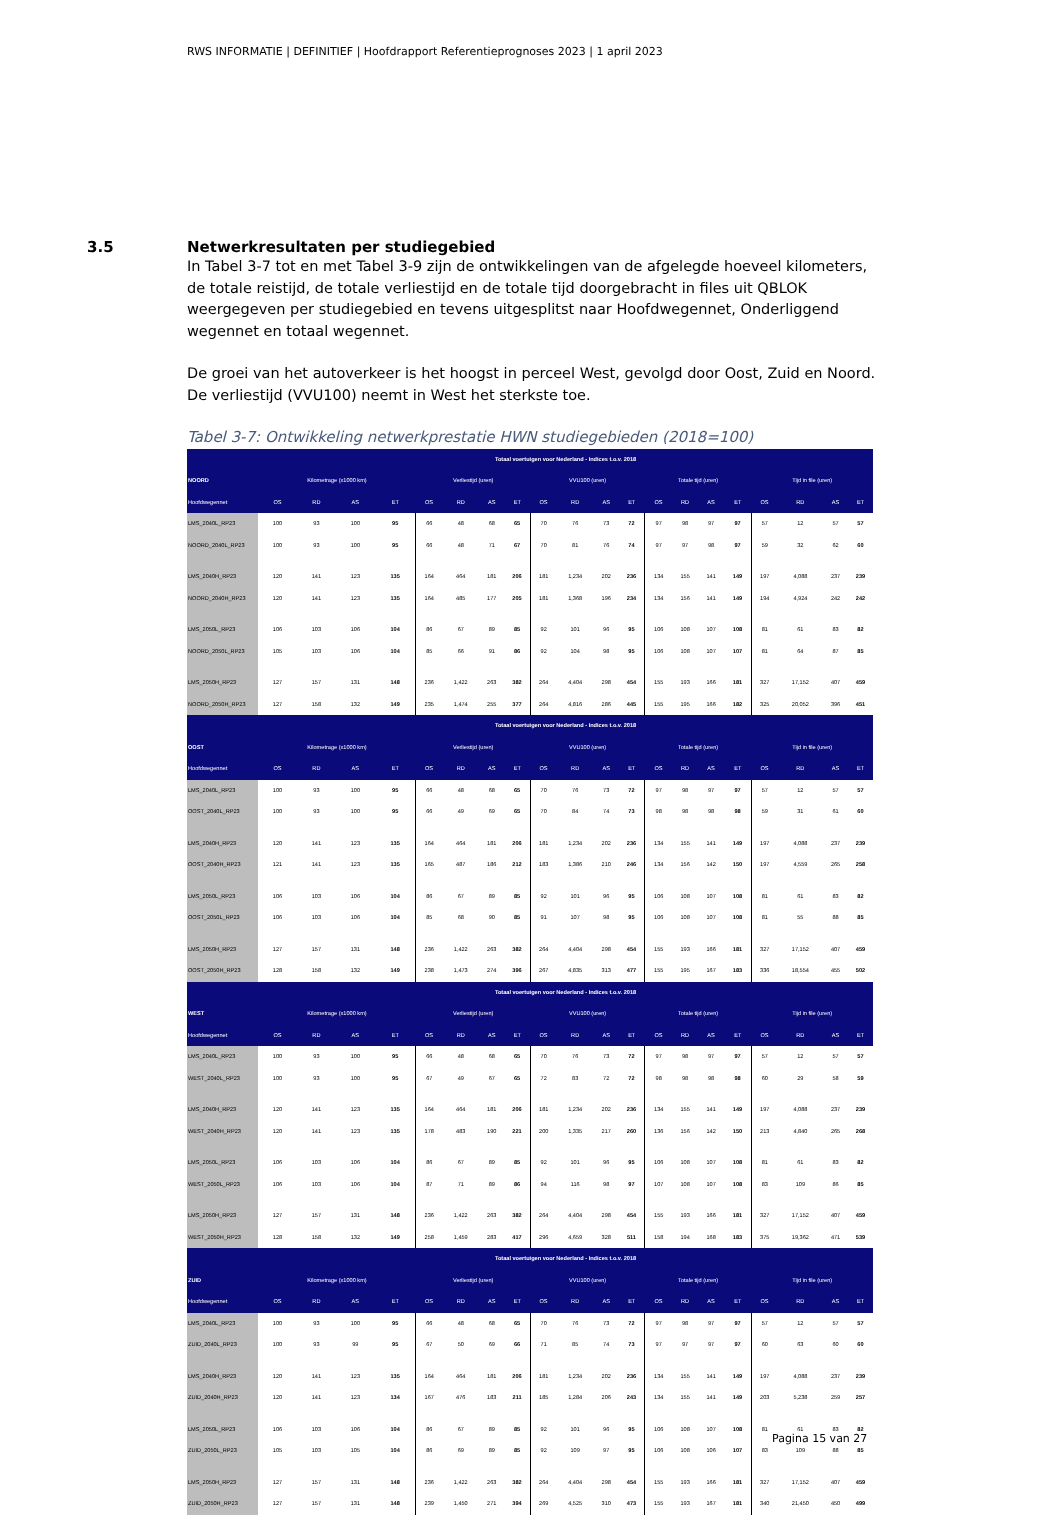RWS INFORMATIE | DEFINITIEF | Hoofdrapport Referentieprognoses 2023 | 1 april 2023
3.5 Netwerkresultaten per studiegebied
In Tabel 3-7 tot en met Tabel 3-9 zijn de ontwikkelingen van de afgelegde hoeveel kilometers, de totale reistijd, de totale verliestijd en de totale tijd doorgebracht in files uit QBLOK weergegeven per studiegebied en tevens uitgesplitst naar Hoofdwegennet, Onderliggend wegennet en totaal wegennet.
De groei van het autoverkeer is het hoogst in perceel West, gevolgd door Oost, Zuid en Noord. De verliestijd (VVU100) neemt in West het sterkste toe.
Tabel 3-7: Ontwikkeling netwerkprestatie HWN studiegebieden (2018=100)
| | Totaal voertuigen voor Nederland - Indices t.o.v. 2018 | | | | | | | | | | | | | | | | | | | |
| --- | --- | --- | --- | --- | --- | --- | --- | --- | --- | --- | --- | --- | --- | --- | --- | --- | --- | --- | --- | --- |
| NOORD | Kilometrage (x1000 km) | | | | Verliestijd (uren) | | | | VVU100 (uren) | | | | Totale tijd (uren) | | | | Tijd in file (uren) | | | |
| Hoofdwegennet | OS | RD | AS | ET | OS | RD | AS | ET | OS | RD | AS | ET | OS | RD | AS | ET | OS | RD | AS | ET |
| LMS_2040L_RP23 | 100 | 93 | 100 | 95 | 66 | 48 | 68 | 65 | 70 | 76 | 73 | 72 | 97 | 98 | 97 | 97 | 57 | 12 | 57 | 57 |
| NOORD_2040L_RP23 | 100 | 93 | 100 | 95 | 66 | 48 | 71 | 67 | 70 | 81 | 76 | 74 | 97 | 97 | 98 | 97 | 59 | 32 | 62 | 60 |
| LMS_2040H_RP23 | 120 | 141 | 123 | 135 | 164 | 464 | 181 | 206 | 181 | 1,234 | 202 | 236 | 134 | 155 | 141 | 149 | 197 | 4,088 | 237 | 239 |
| NOORD_2040H_RP23 | 120 | 141 | 123 | 135 | 164 | 485 | 177 | 205 | 181 | 1,368 | 196 | 234 | 134 | 156 | 141 | 149 | 194 | 4,924 | 242 | 242 |
| LMS_2050L_RP23 | 106 | 103 | 106 | 104 | 86 | 67 | 89 | 85 | 92 | 101 | 96 | 95 | 106 | 108 | 107 | 108 | 81 | 61 | 83 | 82 |
| NOORD_2050L_RP23 | 105 | 103 | 106 | 104 | 85 | 66 | 91 | 86 | 92 | 104 | 98 | 95 | 106 | 108 | 107 | 107 | 81 | 64 | 87 | 85 |
| LMS_2050H_RP23 | 127 | 157 | 131 | 148 | 236 | 1,422 | 263 | 382 | 264 | 4,404 | 298 | 454 | 155 | 193 | 166 | 181 | 327 | 17,152 | 407 | 459 |
| NOORD_2050H_RP23 | 127 | 158 | 132 | 149 | 235 | 1,474 | 255 | 377 | 264 | 4,816 | 286 | 445 | 155 | 195 | 166 | 182 | 325 | 20,052 | 396 | 451 |
| | Totaal voertuigen voor Nederland - Indices t.o.v. 2018 | | | | | | | | | | | | | | | | | | | |
| OOST | Kilometrage (x1000 km) | | | | Verliestijd (uren) | | | | VVU100 (uren) | | | | Totale tijd (uren) | | | | Tijd in file (uren) | | | |
| Hoofdwegennet | OS | RD | AS | ET | OS | RD | AS | ET | OS | RD | AS | ET | OS | RD | AS | ET | OS | RD | AS | ET |
| LMS_2040L_RP23 | 100 | 93 | 100 | 95 | 66 | 48 | 68 | 65 | 70 | 76 | 73 | 72 | 97 | 98 | 97 | 97 | 57 | 12 | 57 | 57 |
| OOST_2040L_RP23 | 100 | 93 | 100 | 95 | 66 | 49 | 69 | 65 | 70 | 84 | 74 | 73 | 98 | 98 | 98 | 98 | 59 | 31 | 61 | 60 |
| LMS_2040H_RP23 | 120 | 141 | 123 | 135 | 164 | 464 | 181 | 206 | 181 | 1,234 | 202 | 236 | 134 | 155 | 141 | 149 | 197 | 4,088 | 237 | 239 |
| OOST_2040H_RP23 | 121 | 141 | 123 | 135 | 165 | 487 | 186 | 212 | 183 | 1,386 | 210 | 246 | 134 | 156 | 142 | 150 | 197 | 4,559 | 265 | 258 |
| LMS_2050L_RP23 | 106 | 103 | 106 | 104 | 86 | 67 | 89 | 85 | 92 | 101 | 96 | 95 | 106 | 108 | 107 | 108 | 81 | 61 | 83 | 82 |
| OOST_2050L_RP23 | 106 | 103 | 106 | 104 | 85 | 68 | 90 | 85 | 91 | 107 | 98 | 95 | 106 | 108 | 107 | 108 | 81 | 55 | 88 | 85 |
| LMS_2050H_RP23 | 127 | 157 | 131 | 148 | 236 | 1,422 | 263 | 382 | 264 | 4,404 | 298 | 454 | 155 | 193 | 166 | 181 | 327 | 17,152 | 407 | 459 |
| OOST_2050H_RP23 | 128 | 158 | 132 | 149 | 238 | 1,473 | 274 | 396 | 267 | 4,835 | 313 | 477 | 155 | 195 | 167 | 183 | 336 | 18,554 | 455 | 502 |
| | Totaal voertuigen voor Nederland - Indices t.o.v. 2018 | | | | | | | | | | | | | | | | | | | |
| WEST | Kilometrage (x1000 km) | | | | Verliestijd (uren) | | | | VVU100 (uren) | | | | Totale tijd (uren) | | | | Tijd in file (uren) | | | |
| Hoofdwegennet | OS | RD | AS | ET | OS | RD | AS | ET | OS | RD | AS | ET | OS | RD | AS | ET | OS | RD | AS | ET |
| LMS_2040L_RP23 | 100 | 93 | 100 | 95 | 66 | 48 | 68 | 65 | 70 | 76 | 73 | 72 | 97 | 98 | 97 | 97 | 57 | 12 | 57 | 57 |
| WEST_2040L_RP23 | 100 | 93 | 100 | 95 | 67 | 49 | 67 | 65 | 72 | 83 | 72 | 72 | 98 | 98 | 98 | 98 | 60 | 29 | 58 | 59 |
| LMS_2040H_RP23 | 120 | 141 | 123 | 135 | 164 | 464 | 181 | 206 | 181 | 1,234 | 202 | 236 | 134 | 155 | 141 | 149 | 197 | 4,088 | 237 | 239 |
| WEST_2040H_RP23 | 120 | 141 | 123 | 135 | 178 | 483 | 190 | 221 | 200 | 1,335 | 217 | 260 | 136 | 156 | 142 | 150 | 213 | 4,840 | 265 | 268 |
| LMS_2050L_RP23 | 106 | 103 | 106 | 104 | 86 | 67 | 89 | 85 | 92 | 101 | 96 | 95 | 106 | 108 | 107 | 108 | 81 | 61 | 83 | 82 |
| WEST_2050L_RP23 | 106 | 103 | 106 | 104 | 87 | 71 | 89 | 86 | 94 | 116 | 98 | 97 | 107 | 108 | 107 | 108 | 83 | 109 | 86 | 85 |
| LMS_2050H_RP23 | 127 | 157 | 131 | 148 | 236 | 1,422 | 263 | 382 | 264 | 4,404 | 298 | 454 | 155 | 193 | 166 | 181 | 327 | 17,152 | 407 | 459 |
| WEST_2050H_RP23 | 128 | 158 | 132 | 149 | 258 | 1,459 | 283 | 417 | 296 | 4,659 | 328 | 511 | 158 | 194 | 168 | 183 | 375 | 19,362 | 471 | 539 |
| | Totaal voertuigen voor Nederland - Indices t.o.v. 2018 | | | | | | | | | | | | | | | | | | | |
| ZUID | Kilometrage (x1000 km) | | | | Verliestijd (uren) | | | | VVU100 (uren) | | | | Totale tijd (uren) | | | | Tijd in file (uren) | | | |
| Hoofdwegennet | OS | RD | AS | ET | OS | RD | AS | ET | OS | RD | AS | ET | OS | RD | AS | ET | OS | RD | AS | ET |
| LMS_2040L_RP23 | 100 | 93 | 100 | 95 | 66 | 48 | 68 | 65 | 70 | 76 | 73 | 72 | 97 | 98 | 97 | 97 | 57 | 12 | 57 | 57 |
| ZUID_2040L_RP23 | 100 | 93 | 99 | 95 | 67 | 50 | 69 | 66 | 71 | 85 | 74 | 73 | 97 | 97 | 97 | 97 | 60 | 63 | 60 | 60 |
| LMS_2040H_RP23 | 120 | 141 | 123 | 135 | 164 | 464 | 181 | 206 | 181 | 1,234 | 202 | 236 | 134 | 155 | 141 | 149 | 197 | 4,088 | 237 | 239 |
| ZUID_2040H_RP23 | 120 | 141 | 123 | 134 | 167 | 476 | 183 | 211 | 185 | 1,284 | 206 | 243 | 134 | 155 | 141 | 149 | 203 | 5,238 | 259 | 257 |
| LMS_2050L_RP23 | 106 | 103 | 106 | 104 | 86 | 67 | 89 | 85 | 92 | 101 | 96 | 95 | 106 | 108 | 107 | 108 | 81 | 61 | 83 | 82 |
| ZUID_2050L_RP23 | 105 | 103 | 105 | 104 | 86 | 69 | 89 | 85 | 92 | 109 | 97 | 95 | 106 | 108 | 106 | 107 | 83 | 109 | 88 | 85 |
| LMS_2050H_RP23 | 127 | 157 | 131 | 148 | 236 | 1,422 | 263 | 382 | 264 | 4,404 | 298 | 454 | 155 | 193 | 166 | 181 | 327 | 17,152 | 407 | 459 |
| ZUID_2050H_RP23 | 127 | 157 | 131 | 148 | 239 | 1,450 | 271 | 394 | 269 | 4,525 | 310 | 473 | 155 | 193 | 167 | 181 | 340 | 21,450 | 450 | 499 |
Pagina 15 van 27